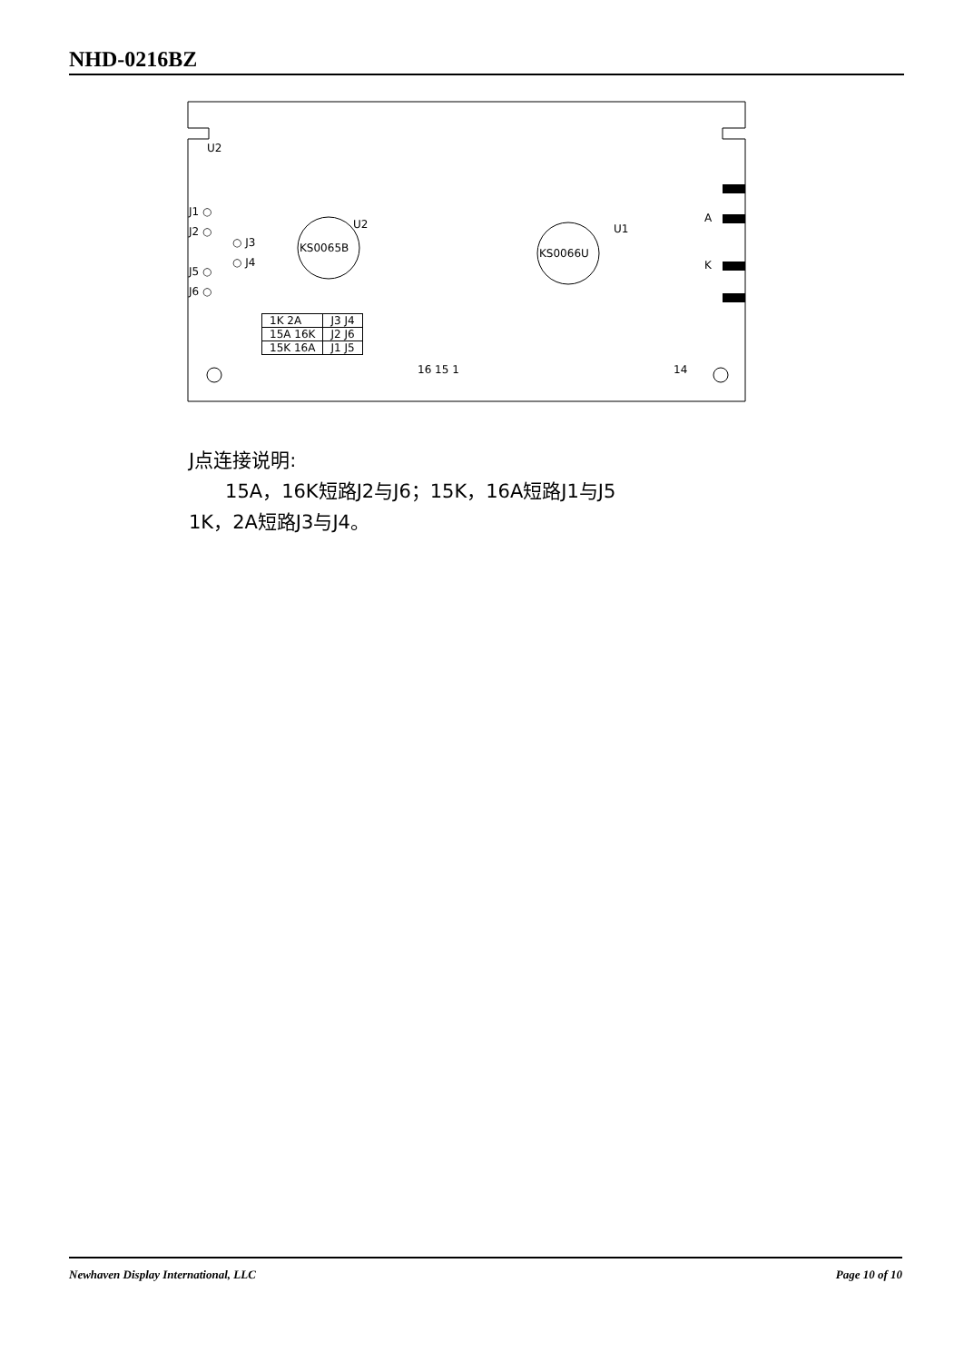NHD-0216BZ
KS0065B
U2
KS0066U
U1
U2
J1 ○
J2 ○
○ J3
○ J4
J5 ○
J6 ○
A
K
16 15 1
14
| 1K 2A | J3 J4 |
| 15A 16K | J2 J6 |
| 15K 16A | J1 J5 |
J点连接说明:
15A，16K短路J2与J6；15K，16A短路J1与J5
1K，2A短路J3与J4。
Newhaven Display International, LLC Page 10 of 10